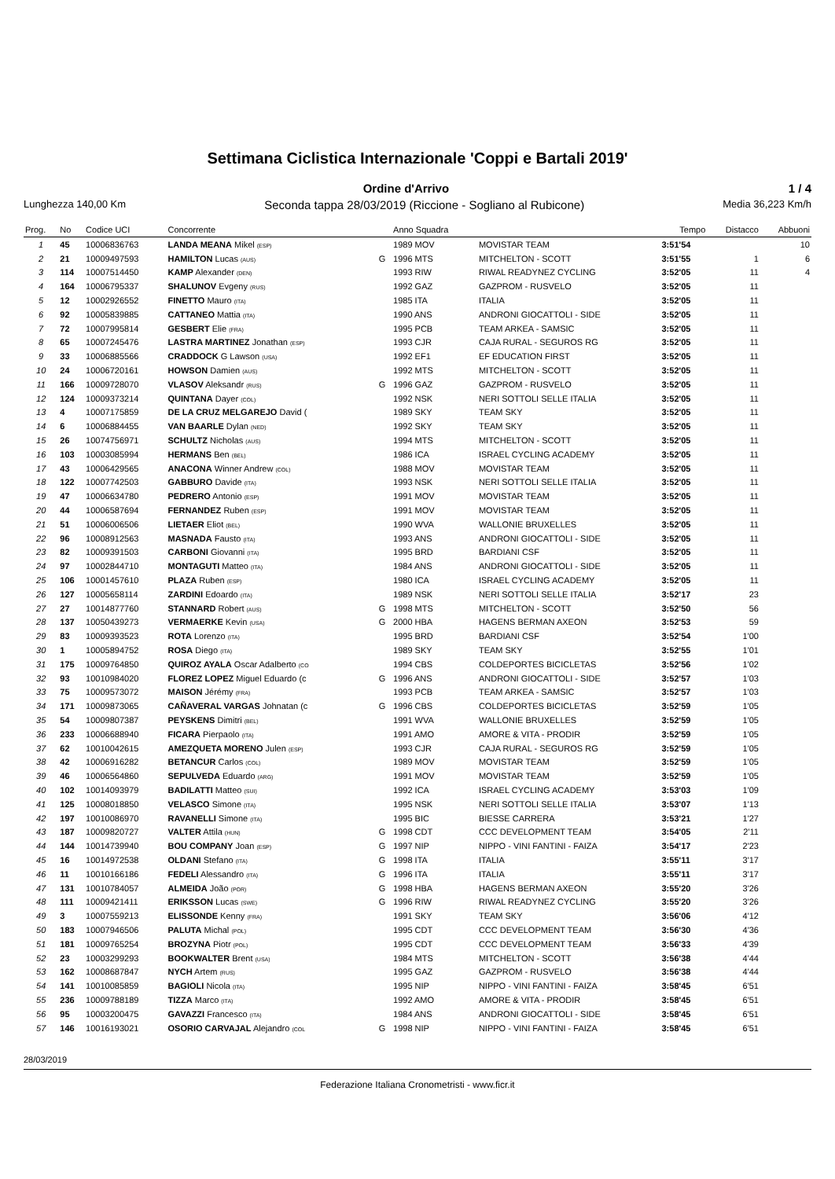Settimana Ciclistica Internazionale 'Coppi e Bartali 2019'
Ordine d'Arrivo 1 / 4
Lunghezza 140,00 Km Seconda tappa 28/03/2019 (Riccione - Sogliano al Rubicone) Media 36,223 Km/h
| Prog. | No | Codice UCI | Concorrente | | Anno Squadra | | Tempo | Distacco | Abbuoni |
| --- | --- | --- | --- | --- | --- | --- | --- | --- | --- |
| 1 | 45 | 10006836763 | LANDA MEANA Mikel (ESP) | | 1989 MOV | MOVISTAR TEAM | 3:51'54 | | 10 |
| 2 | 21 | 10009497593 | HAMILTON Lucas (AUS) | G | 1996 MTS | MITCHELTON - SCOTT | 3:51'55 | 1 | 6 |
| 3 | 114 | 10007514450 | KAMP Alexander (DEN) | | 1993 RIW | RIWAL READYNEZ CYCLING | 3:52'05 | 11 | 4 |
| 4 | 164 | 10006795337 | SHALUNOV Evgeny (RUS) | | 1992 GAZ | GAZPROM - RUSVELO | 3:52'05 | 11 | |
| 5 | 12 | 10002926552 | FINETTO Mauro (ITA) | | 1985 ITA | ITALIA | 3:52'05 | 11 | |
| 6 | 92 | 10005839885 | CATTANEO Mattia (ITA) | | 1990 ANS | ANDRONI GIOCATTOLI - SIDE | 3:52'05 | 11 | |
| 7 | 72 | 10007995814 | GESBERT Elie (FRA) | | 1995 PCB | TEAM ARKEA - SAMSIC | 3:52'05 | 11 | |
| 8 | 65 | 10007245476 | LASTRA MARTINEZ Jonathan (ESP) | | 1993 CJR | CAJA RURAL - SEGUROS RG | 3:52'05 | 11 | |
| 9 | 33 | 10006885566 | CRADDOCK G Lawson (USA) | | 1992 EF1 | EF EDUCATION FIRST | 3:52'05 | 11 | |
| 10 | 24 | 10006720161 | HOWSON Damien (AUS) | | 1992 MTS | MITCHELTON - SCOTT | 3:52'05 | 11 | |
| 11 | 166 | 10009728070 | VLASOV Aleksandr (RUS) | G | 1996 GAZ | GAZPROM - RUSVELO | 3:52'05 | 11 | |
| 12 | 124 | 10009373214 | QUINTANA Dayer (COL) | | 1992 NSK | NERI SOTTOLI SELLE ITALIA | 3:52'05 | 11 | |
| 13 | 4 | 10007175859 | DE LA CRUZ MELGAREJO David ( | | 1989 SKY | TEAM SKY | 3:52'05 | 11 | |
| 14 | 6 | 10006884455 | VAN BAARLE Dylan (NED) | | 1992 SKY | TEAM SKY | 3:52'05 | 11 | |
| 15 | 26 | 10074756971 | SCHULTZ Nicholas (AUS) | | 1994 MTS | MITCHELTON - SCOTT | 3:52'05 | 11 | |
| 16 | 103 | 10003085994 | HERMANS Ben (BEL) | | 1986 ICA | ISRAEL CYCLING ACADEMY | 3:52'05 | 11 | |
| 17 | 43 | 10006429565 | ANACONA Winner Andrew (COL) | | 1988 MOV | MOVISTAR TEAM | 3:52'05 | 11 | |
| 18 | 122 | 10007742503 | GABBURO Davide (ITA) | | 1993 NSK | NERI SOTTOLI SELLE ITALIA | 3:52'05 | 11 | |
| 19 | 47 | 10006634780 | PEDRERO Antonio (ESP) | | 1991 MOV | MOVISTAR TEAM | 3:52'05 | 11 | |
| 20 | 44 | 10006587694 | FERNANDEZ Ruben (ESP) | | 1991 MOV | MOVISTAR TEAM | 3:52'05 | 11 | |
| 21 | 51 | 10006006506 | LIETAER Eliot (BEL) | | 1990 WVA | WALLONIE BRUXELLES | 3:52'05 | 11 | |
| 22 | 96 | 10008912563 | MASNADA Fausto (ITA) | | 1993 ANS | ANDRONI GIOCATTOLI - SIDE | 3:52'05 | 11 | |
| 23 | 82 | 10009391503 | CARBONI Giovanni (ITA) | | 1995 BRD | BARDIANI CSF | 3:52'05 | 11 | |
| 24 | 97 | 10002844710 | MONTAGUTI Matteo (ITA) | | 1984 ANS | ANDRONI GIOCATTOLI - SIDE | 3:52'05 | 11 | |
| 25 | 106 | 10001457610 | PLAZA Ruben (ESP) | | 1980 ICA | ISRAEL CYCLING ACADEMY | 3:52'05 | 11 | |
| 26 | 127 | 10005658114 | ZARDINI Edoardo (ITA) | | 1989 NSK | NERI SOTTOLI SELLE ITALIA | 3:52'17 | 23 | |
| 27 | 27 | 10014877760 | STANNARD Robert (AUS) | G | 1998 MTS | MITCHELTON - SCOTT | 3:52'50 | 56 | |
| 28 | 137 | 10050439273 | VERMAERKE Kevin (USA) | G | 2000 HBA | HAGENS BERMAN AXEON | 3:52'53 | 59 | |
| 29 | 83 | 10009393523 | ROTA Lorenzo (ITA) | | 1995 BRD | BARDIANI CSF | 3:52'54 | 1'00 | |
| 30 | 1 | 10005894752 | ROSA Diego (ITA) | | 1989 SKY | TEAM SKY | 3:52'55 | 1'01 | |
| 31 | 175 | 10009764850 | QUIROZ AYALA Oscar Adalberto (CO | | 1994 CBS | COLDEPORTES BICICLETAS | 3:52'56 | 1'02 | |
| 32 | 93 | 10010984020 | FLOREZ LOPEZ Miguel Eduardo (c | G | 1996 ANS | ANDRONI GIOCATTOLI - SIDE | 3:52'57 | 1'03 | |
| 33 | 75 | 10009573072 | MAISON Jérémy (FRA) | | 1993 PCB | TEAM ARKEA - SAMSIC | 3:52'57 | 1'03 | |
| 34 | 171 | 10009873065 | CAÑAVERAL VARGAS Johnatan (c | G | 1996 CBS | COLDEPORTES BICICLETAS | 3:52'59 | 1'05 | |
| 35 | 54 | 10009807387 | PEYSKENS Dimitri (BEL) | | 1991 WVA | WALLONIE BRUXELLES | 3:52'59 | 1'05 | |
| 36 | 233 | 10006688940 | FICARA Pierpaolo (ITA) | | 1991 AMO | AMORE & VITA - PRODIR | 3:52'59 | 1'05 | |
| 37 | 62 | 10010042615 | AMEZQUETA MORENO Julen (ESP) | | 1993 CJR | CAJA RURAL - SEGUROS RG | 3:52'59 | 1'05 | |
| 38 | 42 | 10006916282 | BETANCUR Carlos (COL) | | 1989 MOV | MOVISTAR TEAM | 3:52'59 | 1'05 | |
| 39 | 46 | 10006564860 | SEPULVEDA Eduardo (ARG) | | 1991 MOV | MOVISTAR TEAM | 3:52'59 | 1'05 | |
| 40 | 102 | 10014093979 | BADILATTI Matteo (SUI) | | 1992 ICA | ISRAEL CYCLING ACADEMY | 3:53'03 | 1'09 | |
| 41 | 125 | 10008018850 | VELASCO Simone (ITA) | | 1995 NSK | NERI SOTTOLI SELLE ITALIA | 3:53'07 | 1'13 | |
| 42 | 197 | 10010086970 | RAVANELLI Simone (ITA) | | 1995 BIC | BIESSE CARRERA | 3:53'21 | 1'27 | |
| 43 | 187 | 10009820727 | VALTER Attila (HUN) | G | 1998 CDT | CCC DEVELOPMENT TEAM | 3:54'05 | 2'11 | |
| 44 | 144 | 10014739940 | BOU COMPANY Joan (ESP) | G | 1997 NIP | NIPPO - VINI FANTINI - FAIZA | 3:54'17 | 2'23 | |
| 45 | 16 | 10014972538 | OLDANI Stefano (ITA) | G | 1998 ITA | ITALIA | 3:55'11 | 3'17 | |
| 46 | 11 | 10010166186 | FEDELI Alessandro (ITA) | G | 1996 ITA | ITALIA | 3:55'11 | 3'17 | |
| 47 | 131 | 10010784057 | ALMEIDA João (POR) | G | 1998 HBA | HAGENS BERMAN AXEON | 3:55'20 | 3'26 | |
| 48 | 111 | 10009421411 | ERIKSSON Lucas (SWE) | G | 1996 RIW | RIWAL READYNEZ CYCLING | 3:55'20 | 3'26 | |
| 49 | 3 | 10007559213 | ELISSONDE Kenny (FRA) | | 1991 SKY | TEAM SKY | 3:56'06 | 4'12 | |
| 50 | 183 | 10007946506 | PALUTA Michal (POL) | | 1995 CDT | CCC DEVELOPMENT TEAM | 3:56'30 | 4'36 | |
| 51 | 181 | 10009765254 | BROZYNA Piotr (POL) | | 1995 CDT | CCC DEVELOPMENT TEAM | 3:56'33 | 4'39 | |
| 52 | 23 | 10003299293 | BOOKWALTER Brent (USA) | | 1984 MTS | MITCHELTON - SCOTT | 3:56'38 | 4'44 | |
| 53 | 162 | 10008687847 | NYCH Artem (RUS) | | 1995 GAZ | GAZPROM - RUSVELO | 3:56'38 | 4'44 | |
| 54 | 141 | 10010085859 | BAGIOLI Nicola (ITA) | | 1995 NIP | NIPPO - VINI FANTINI - FAIZA | 3:58'45 | 6'51 | |
| 55 | 236 | 10009788189 | TIZZA Marco (ITA) | | 1992 AMO | AMORE & VITA - PRODIR | 3:58'45 | 6'51 | |
| 56 | 95 | 10003200475 | GAVAZZI Francesco (ITA) | | 1984 ANS | ANDRONI GIOCATTOLI - SIDE | 3:58'45 | 6'51 | |
| 57 | 146 | 10016193021 | OSORIO CARVAJAL Alejandro (COL | G | 1998 NIP | NIPPO - VINI FANTINI - FAIZA | 3:58'45 | 6'51 | |
28/03/2019
Federazione Italiana Cronometristi - www.ficr.it